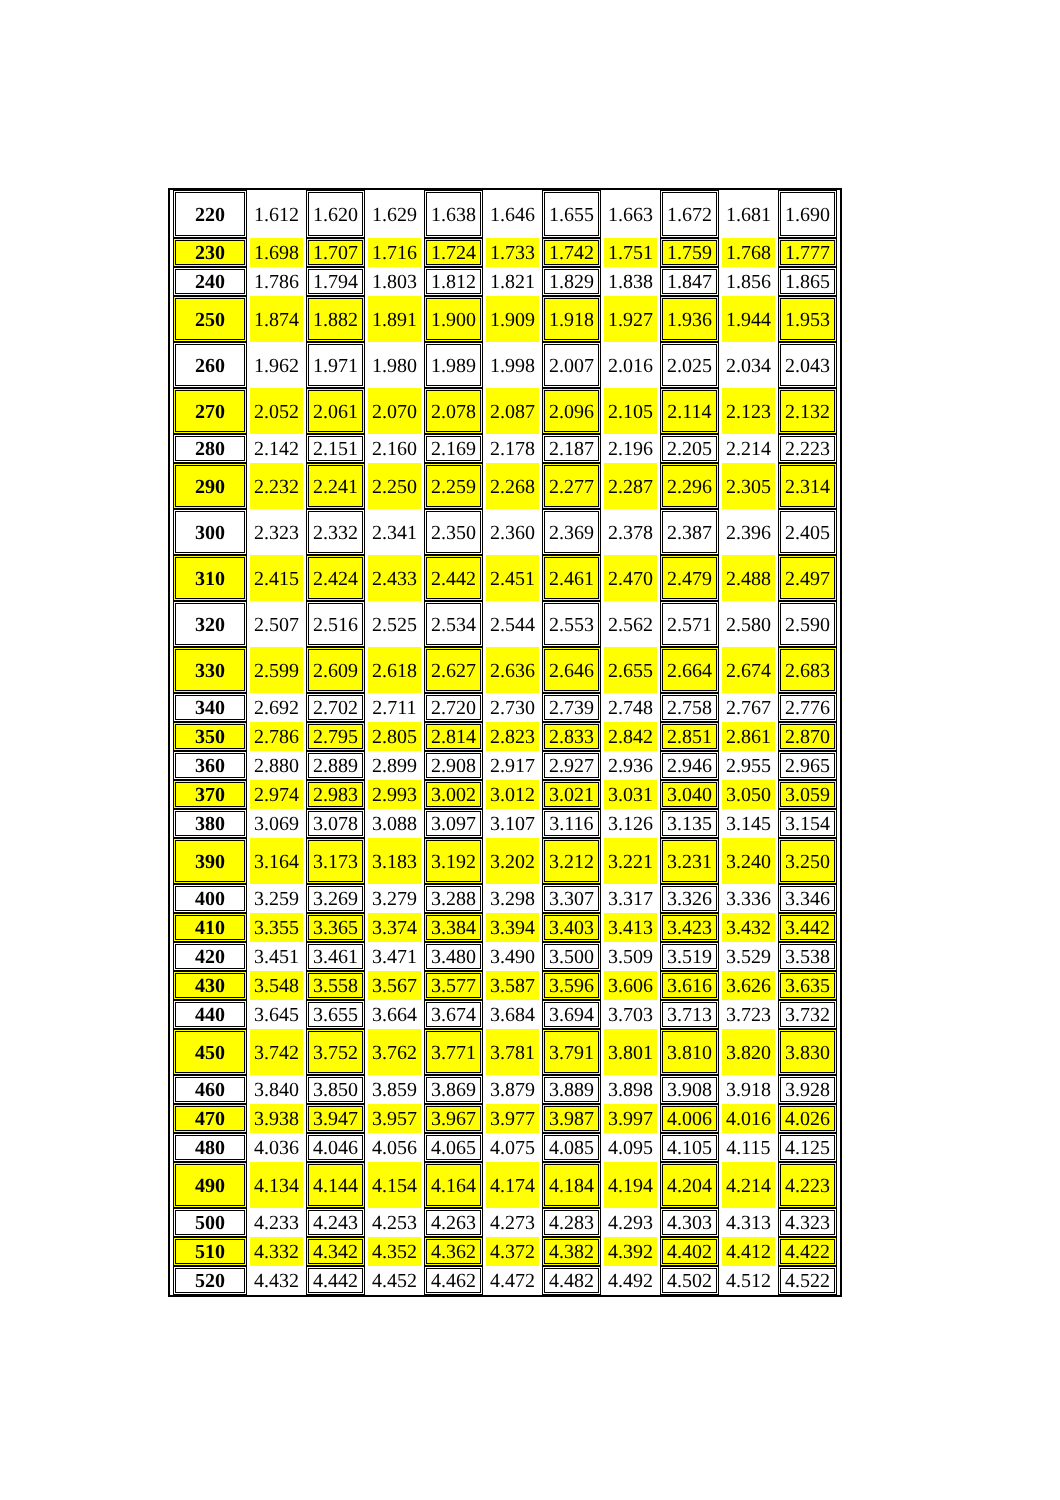| 220 | 1.612 | 1.620 | 1.629 | 1.638 | 1.646 | 1.655 | 1.663 | 1.672 | 1.681 | 1.690 |
| 230 | 1.698 | 1.707 | 1.716 | 1.724 | 1.733 | 1.742 | 1.751 | 1.759 | 1.768 | 1.777 |
| 240 | 1.786 | 1.794 | 1.803 | 1.812 | 1.821 | 1.829 | 1.838 | 1.847 | 1.856 | 1.865 |
| 250 | 1.874 | 1.882 | 1.891 | 1.900 | 1.909 | 1.918 | 1.927 | 1.936 | 1.944 | 1.953 |
| 260 | 1.962 | 1.971 | 1.980 | 1.989 | 1.998 | 2.007 | 2.016 | 2.025 | 2.034 | 2.043 |
| 270 | 2.052 | 2.061 | 2.070 | 2.078 | 2.087 | 2.096 | 2.105 | 2.114 | 2.123 | 2.132 |
| 280 | 2.142 | 2.151 | 2.160 | 2.169 | 2.178 | 2.187 | 2.196 | 2.205 | 2.214 | 2.223 |
| 290 | 2.232 | 2.241 | 2.250 | 2.259 | 2.268 | 2.277 | 2.287 | 2.296 | 2.305 | 2.314 |
| 300 | 2.323 | 2.332 | 2.341 | 2.350 | 2.360 | 2.369 | 2.378 | 2.387 | 2.396 | 2.405 |
| 310 | 2.415 | 2.424 | 2.433 | 2.442 | 2.451 | 2.461 | 2.470 | 2.479 | 2.488 | 2.497 |
| 320 | 2.507 | 2.516 | 2.525 | 2.534 | 2.544 | 2.553 | 2.562 | 2.571 | 2.580 | 2.590 |
| 330 | 2.599 | 2.609 | 2.618 | 2.627 | 2.636 | 2.646 | 2.655 | 2.664 | 2.674 | 2.683 |
| 340 | 2.692 | 2.702 | 2.711 | 2.720 | 2.730 | 2.739 | 2.748 | 2.758 | 2.767 | 2.776 |
| 350 | 2.786 | 2.795 | 2.805 | 2.814 | 2.823 | 2.833 | 2.842 | 2.851 | 2.861 | 2.870 |
| 360 | 2.880 | 2.889 | 2.899 | 2.908 | 2.917 | 2.927 | 2.936 | 2.946 | 2.955 | 2.965 |
| 370 | 2.974 | 2.983 | 2.993 | 3.002 | 3.012 | 3.021 | 3.031 | 3.040 | 3.050 | 3.059 |
| 380 | 3.069 | 3.078 | 3.088 | 3.097 | 3.107 | 3.116 | 3.126 | 3.135 | 3.145 | 3.154 |
| 390 | 3.164 | 3.173 | 3.183 | 3.192 | 3.202 | 3.212 | 3.221 | 3.231 | 3.240 | 3.250 |
| 400 | 3.259 | 3.269 | 3.279 | 3.288 | 3.298 | 3.307 | 3.317 | 3.326 | 3.336 | 3.346 |
| 410 | 3.355 | 3.365 | 3.374 | 3.384 | 3.394 | 3.403 | 3.413 | 3.423 | 3.432 | 3.442 |
| 420 | 3.451 | 3.461 | 3.471 | 3.480 | 3.490 | 3.500 | 3.509 | 3.519 | 3.529 | 3.538 |
| 430 | 3.548 | 3.558 | 3.567 | 3.577 | 3.587 | 3.596 | 3.606 | 3.616 | 3.626 | 3.635 |
| 440 | 3.645 | 3.655 | 3.664 | 3.674 | 3.684 | 3.694 | 3.703 | 3.713 | 3.723 | 3.732 |
| 450 | 3.742 | 3.752 | 3.762 | 3.771 | 3.781 | 3.791 | 3.801 | 3.810 | 3.820 | 3.830 |
| 460 | 3.840 | 3.850 | 3.859 | 3.869 | 3.879 | 3.889 | 3.898 | 3.908 | 3.918 | 3.928 |
| 470 | 3.938 | 3.947 | 3.957 | 3.967 | 3.977 | 3.987 | 3.997 | 4.006 | 4.016 | 4.026 |
| 480 | 4.036 | 4.046 | 4.056 | 4.065 | 4.075 | 4.085 | 4.095 | 4.105 | 4.115 | 4.125 |
| 490 | 4.134 | 4.144 | 4.154 | 4.164 | 4.174 | 4.184 | 4.194 | 4.204 | 4.214 | 4.223 |
| 500 | 4.233 | 4.243 | 4.253 | 4.263 | 4.273 | 4.283 | 4.293 | 4.303 | 4.313 | 4.323 |
| 510 | 4.332 | 4.342 | 4.352 | 4.362 | 4.372 | 4.382 | 4.392 | 4.402 | 4.412 | 4.422 |
| 520 | 4.432 | 4.442 | 4.452 | 4.462 | 4.472 | 4.482 | 4.492 | 4.502 | 4.512 | 4.522 |